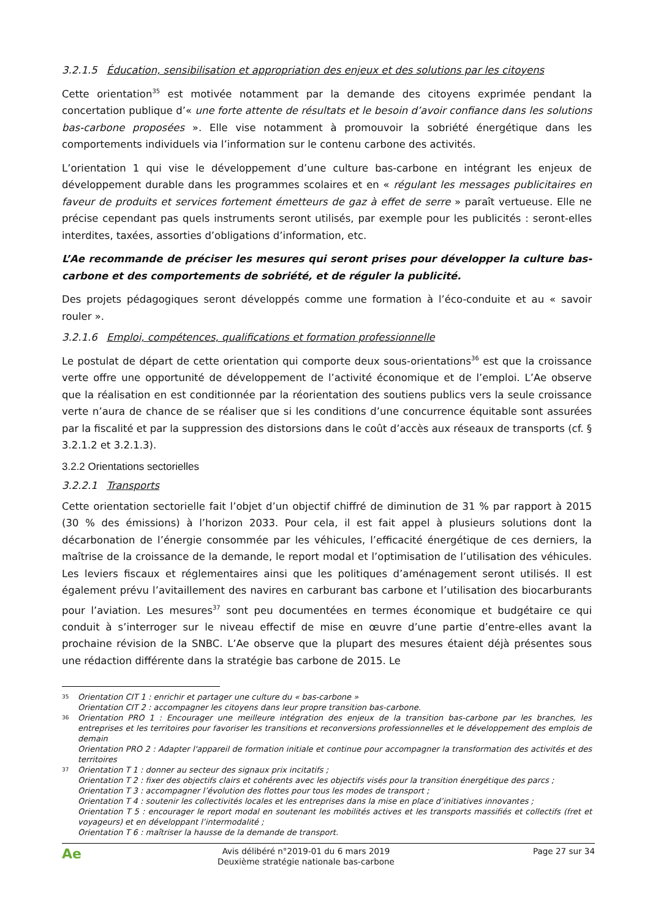3.2.1.5 Éducation, sensibilisation et appropriation des enjeux et des solutions par les citoyens
Cette orientation<sup>35</sup> est motivée notamment par la demande des citoyens exprimée pendant la concertation publique d’« une forte attente de résultats et le besoin d’avoir confiance dans les solutions bas-carbone proposées ». Elle vise notamment à promouvoir la sobriété énergétique dans les comportements individuels via l’information sur le contenu carbone des activités.
L’orientation 1 qui vise le développement d’une culture bas-carbone en intégrant les enjeux de développement durable dans les programmes scolaires et en « régulant les messages publicitaires en faveur de produits et services fortement émetteurs de gaz à effet de serre » paraît vertueuse. Elle ne précise cependant pas quels instruments seront utilisés, par exemple pour les publicités : seront-elles interdites, taxées, assorties d’obligations d’information, etc.
L’Ae recommande de préciser les mesures qui seront prises pour développer la culture bas-carbone et des comportements de sobriété, et de réguler la publicité.
Des projets pédagogiques seront développés comme une formation à l’éco-conduite et au « savoir rouler ».
3.2.1.6 Emploi, compétences, qualifications et formation professionnelle
Le postulat de départ de cette orientation qui comporte deux sous-orientations<sup>36</sup> est que la croissance verte offre une opportunité de développement de l’activité économique et de l’emploi. L’Ae observe que la réalisation en est conditionnée par la réorientation des soutiens publics vers la seule croissance verte n’aura de chance de se réaliser que si les conditions d’une concurrence équitable sont assurées par la fiscalité et par la suppression des distorsions dans le coût d’accès aux réseaux de transports (cf. § 3.2.1.2 et 3.2.1.3).
3.2.2 Orientations sectorielles
3.2.2.1 Transports
Cette orientation sectorielle fait l’objet d’un objectif chiffré de diminution de 31 % par rapport à 2015 (30 % des émissions) à l’horizon 2033. Pour cela, il est fait appel à plusieurs solutions dont la décarbonation de l’énergie consommée par les véhicules, l’efficacité énergétique de ces derniers, la maîtrise de la croissance de la demande, le report modal et l’optimisation de l’utilisation des véhicules. Les leviers fiscaux et réglementaires ainsi que les politiques d’aménagement seront utilisés. Il est également prévu l’avitaillement des navires en carburant bas carbone et l’utilisation des biocarburants pour l’aviation. Les mesures<sup>37</sup> sont peu documentées en termes économique et budgétaire ce qui conduit à s’interroger sur le niveau effectif de mise en œuvre d’une partie d’entre-elles avant la prochaine révision de la SNBC. L’Ae observe que la plupart des mesures étaient déjà présentes sous une rédaction différente dans la stratégie bas carbone de 2015. Le
35 Orientation CIT 1 : enrichir et partager une culture du « bas-carbone »
Orientation CIT 2 : accompagner les citoyens dans leur propre transition bas-carbone.
36 Orientation PRO 1 : Encourager une meilleure intégration des enjeux de la transition bas-carbone par les branches, les entreprises et les territoires pour favoriser les transitions et reconversions professionnelles et le développement des emplois de demain
Orientation PRO 2 : Adapter l'appareil de formation initiale et continue pour accompagner la transformation des activités et des territoires
37 Orientation T 1 : donner au secteur des signaux prix incitatifs ;
Orientation T 2 : fixer des objectifs clairs et cohérents avec les objectifs visés pour la transition énergétique des parcs ;
Orientation T 3 : accompagner l’évolution des flottes pour tous les modes de transport ;
Orientation T 4 : soutenir les collectivités locales et les entreprises dans la mise en place d’initiatives innovantes ;
Orientation T 5 : encourager le report modal en soutenant les mobilités actives et les transports massifiés et collectifs (fret et voyageurs) et en développant l’intermodalité ;
Orientation T 6 : maîtriser la hausse de la demande de transport.
Ae
Avis délibéré n°2019-01 du 6 mars 2019
Deuxième stratégie nationale bas-carbone
Page 27 sur 34